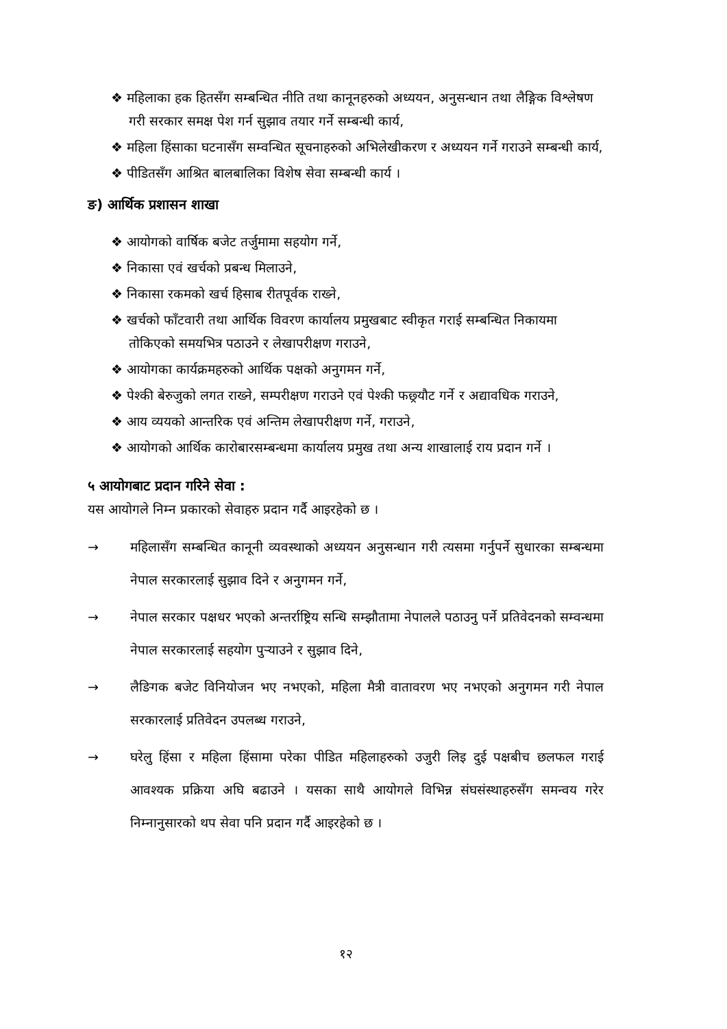❖ महिलाका हक हितसँग सम्बन्धित नीति तथा कानूनहरुको अध्ययन, अनुसन्धान तथा लैङ्गिक विश्लेषण गरी सरकार समक्ष पेश गर्न सुझाव तयार गर्ने सम्बन्धी कार्य,
❖ महिला हिंसाका घटनासँग सम्वन्धित सूचनाहरुको अभिलेखीकरण र अध्ययन गर्ने गराउने सम्बन्धी कार्य,
❖ पीडितसँग आश्रित बालबालिका विशेष सेवा सम्बन्धी कार्य ।
ङ) आर्थिक प्रशासन शाखा
❖ आयोगको वार्षिक बजेट तर्जुमामा सहयोग गर्ने,
❖ निकासा एवं खर्चको प्रबन्ध मिलाउने,
❖ निकासा रकमको खर्च हिसाब रीतपूर्वक राख्ने,
❖ खर्चको फाँटवारी तथा आर्थिक विवरण कार्यालय प्रमुखबाट स्वीकृत गराई सम्बन्धित निकायमा तोकिएको समयभित्र पठाउने र लेखापरीक्षण गराउने,
❖ आयोगका कार्यक्रमहरुको आर्थिक पक्षको अनुगमन गर्ने,
❖ पेश्की बेरुजुको लगत राख्ने, सम्परीक्षण गराउने एवं पेश्की फछ्र्यौट गर्ने र अद्यावधिक गराउने,
❖ आय व्ययको आन्तरिक एवं अन्तिम लेखापरीक्षण गर्ने, गराउने,
❖ आयोगको आर्थिक कारोबारसम्बन्धमा कार्यालय प्रमुख तथा अन्य शाखालाई राय प्रदान गर्ने ।
५ आयोगबाट प्रदान गरिने सेवा :
यस आयोगले निम्न प्रकारको सेवाहरु प्रदान गर्दै आइरहेको छ ।
→ महिलासँग सम्बन्धित कानूनी व्यवस्थाको अध्ययन अनुसन्धान गरी त्यसमा गर्नुपर्ने सुधारका सम्बन्धमा नेपाल सरकारलाई सुझाव दिने र अनुगमन गर्ने,
→ नेपाल सरकार पक्षधर भएको अन्तर्राष्ट्रिय सन्धि सम्झौतामा नेपालले पठाउनु पर्ने प्रतिवेदनको सम्वन्धमा नेपाल सरकारलाई सहयोग पुऱ्याउने र सुझाव दिने,
→ लैङिगक बजेट विनियोजन भए नभएको, महिला मैत्री वातावरण भए नभएको अनुगमन गरी नेपाल सरकारलाई प्रतिवेदन उपलब्ध गराउने,
→ घरेलु हिंसा र महिला हिंसामा परेका पीडित महिलाहरुको उजुरी लिइ दुई पक्षबीच छलफल गराई आवश्यक प्रक्रिया अघि बढाउने । यसका साथै आयोगले विभिन्न संघसंस्थाहरुसँग समन्वय गरेर निम्नानुसारको थप सेवा पनि प्रदान गर्दै आइरहेको छ ।
१२